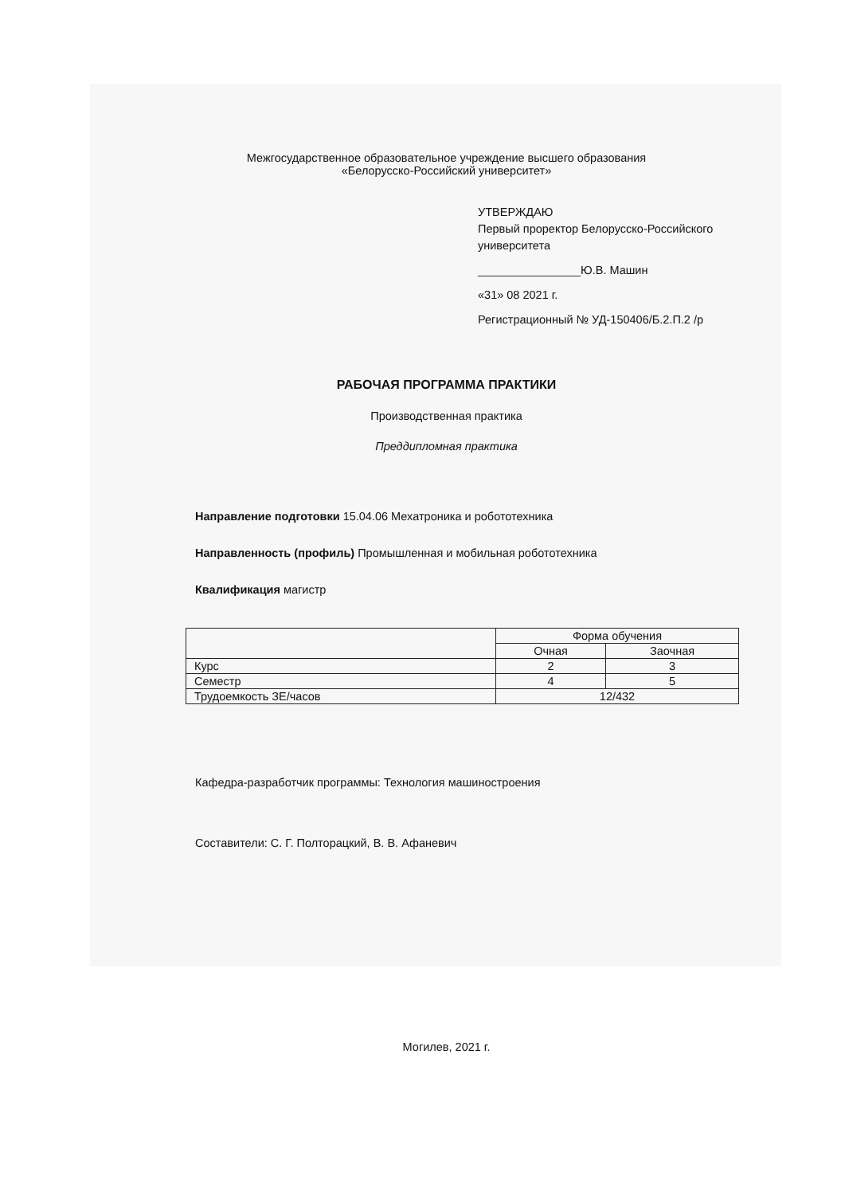Межгосударственное образовательное учреждение высшего образования
«Белорусско-Российский университет»
УТВЕРЖДАЮ
Первый проректор Белорусско-Российского
университета
________________Ю.В. Машин
«31» 08 2021 г.
Регистрационный № УД-150406/Б.2.П.2 /р
РАБОЧАЯ ПРОГРАММА ПРАКТИКИ
Производственная практика
Преддипломная практика
Направление подготовки 15.04.06 Мехатроника и робототехника
Направленность (профиль) Промышленная и мобильная робототехника
Квалификация магистр
| | Форма обучения | |
| --- | --- | --- |
| | Очная | Заочная |
| Курс | 2 | 3 |
| Семестр | 4 | 5 |
| Трудоемкость ЗЕ/часов | 12/432 | |
Кафедра-разработчик программы: Технология машиностроения
Составители: С. Г. Полторацкий, В. В. Афаневич
Могилев, 2021 г.